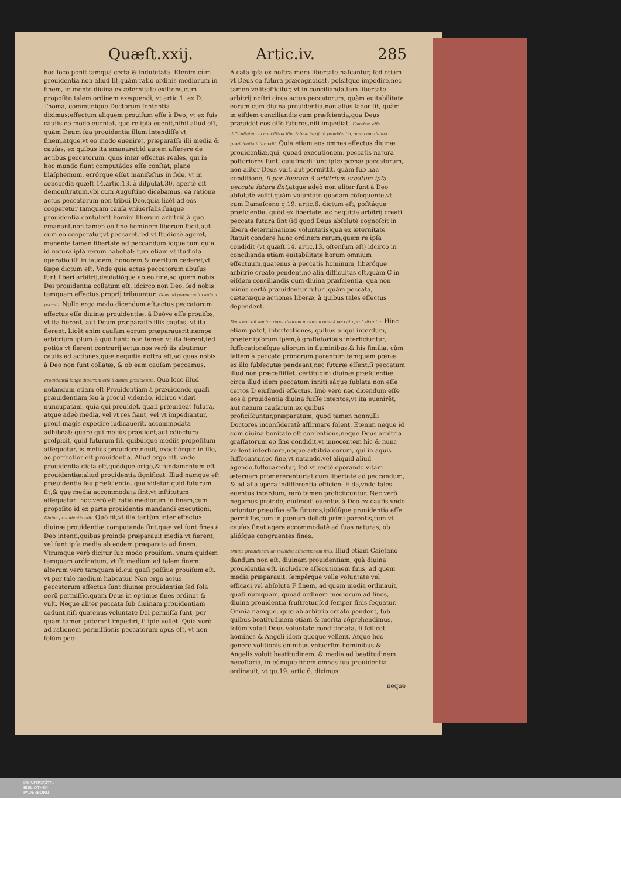Quæſt.xxij. Artic.iv. 285
hoc loco ponit tamquã certa & indubitata. Etenim cùm prouidentia non aliud ſit,quàm ratio ordinis mediorum in finem, in mente diuina ex æternitate exiſtens,cum propoſito talem ordinem exequendi, vt artic.1. ex D. Thoma, communique Doctorum ſententia diximus:effectum aliquem prouiſum eſſe à Deo, vt ex ſuis cauſis eo modo eueniat, quo re ipſa euenit,nihil aliud eſt, quàm Deum ſua prouidentia illum intendiſſe vt finem,atque,vt eo modo eueniret, præparaſſe illi media & cauſas, ex quibus ita emanaret:id autem aſſerere de actibus peccatorum, quos inter effectus reales, qui in hoc mundo fiunt computádos eſſe conſtat, planè blaſphemum, errórque eſſet manifeſtus in fide, vt in concordia quæſt.14.artic.13. à diſputat.30. apertè eſt demonſtratum,vbi cum Auguſtino dicebamus, ea ratione actus peccatorum non tribui Deo,quia licèt ad eos cooperetur tamquam cauſa vniuerſalis,ſuáque prouidentia contulerit homini liberum arbitriũ,à quo emanant,non tamen eo fine hominem liberum fecit,aut cum eo cooperatur,vt peccaret,ſed vt ſtudiosè ageret, manente tamen libertate ad peccandum:idque tum quia id natura ipſa rerum habebat: tum etiam vt ſtudioſa operatio illi in laudem, honorem,& meritum cederet,vt ſæpe dictum eſt. Vnde quia actus peccatorum abuſus ſunt liberi arbitrij,deuiatióque ab eo fine,ad quem nobis Dei prouidentia collatum eſt, idcirco non Deo, ſed nobis tamquam effectus proprij tribuuntur. Deus nõ præparauit cauſam peccati. Nullo ergo modo dicendum eſt,actus peccatorum effectus eſſe diuinæ prouidentiæ, à Deóve eſſe prouiſos, vt ita fierent, aut Deum præparaſſe illis cauſas, vt ita fierent. Licèt enim cauſam eorum præparauerit,nempe arbitrium ipſum à quo fiunt: non tamen vt ita fierent,ſed potiùs vt fierent contrarij actus:nos verò iis abutimur cauſis ad actiones,quæ nequitia noſtra eſt,ad quas nobis à Deo non ſunt collatæ, & ob eam cauſam peccamus.
Prouidentiã longè diuerſam eſſe à diuina præſcientia. Quo loco illud notandum etiam eſt:Prouidentiam à præuidendo,quaſi præuidentiam,ſeu à procul videndo, idcirco videri nuncupatam, quia qui prouidet, quaſi præuideat futura, atque adeò media, vel vt res fiant, vel vt impediantur, prout magis expedire iudicauerit, accommodata adhibeat: quare qui meliùs præuidet,aut cõiectura proſpicit, quid futurum ſit, quibúſque mediis propoſitum aſſequetur, is meliùs prouidere nouit, exactiórque in illo, ac perfectior eſt prouidentia. Aliud ergo eſt, vnde prouidentia dicta eſt,quódque origo,& fundamentum eſt prouidentiæ:aliud prouidentia ſignificat. Illud namque eſt præuidentia ſeu præſcientia, qua videtur quid futurum ſit,& quę media accommodata ſint,vt inſtitutum aſſequatur: hoc verò eſt ratio mediorum in finem,cum propoſito id ex parte prouidentis mandandi executioni. Diuina prouidentia eſſe. Quò fit,vt illa tantùm inter effectus diuinæ prouidentiæ computanda ſint,quæ vel ſunt fines à Deo intenti,quibus proinde præparauit media vt fierent, vel ſunt ipſa media ab eodem præparata ad finem. Vtrumque verò dicitur ſuo modo prouiſum, vnum quidem tamquam ordinatum, vt ſit medium ad talem finem: alterum verò tamquam id,cui quaſi paſſiuè prouiſum eſt, vt per tale medium habeatur. Non ergo actus peccatorum effectus ſunt diuinæ prouidentiæ,ſed ſola eorũ permiſſio,quam Deus in optimos fines ordinat & vult. Neque aliter peccata ſub diuinam prouidentiam cadunt,niſi quatenus voluntate Dei permiſſa ſunt, per quam tamen poterant impediri, ſi ipſe vellet. Quia verò ad rationem permiſſionis peccatorum opus eſt, vt non ſolùm pec-
A cata ipſa ex noſtra mera libertate naſcantur, ſed etiam vt Deus ea futura præcognoſcat, poſsitque impedire,nec tamen velit:efficitur, vt in concilianda,tam libertate arbitrij noſtri circa actus peccatorum, quàm euitabilitate eorum cum diuina prouidentia,non alius labor ſit, quàm in eiſdem conciliandis cum præſcientia,qua Deus præuidet eos eſſe futuros,niſi impediat. Eamdem eſſe difficultatem in conciliãda libertate arbitrij cũ prouidentia, quæ cum diuina præſcientia intercedit. Quia etiam eos omnes effectus diuinæ prouidentiæ,qui, quoad executionem, peccatis natura poſteriores ſunt, cuiuſmodi ſunt ipſæ pœnæ peccatorum, non aliter Deus vult, aut permittit, quàm ſub hac conditione, ſi per liberum B arbitrium creatum ipſa peccata futura ſint,atque adeò non aliter ſunt à Deo abſolutè voliti,quàm voluntate quadam cõſequente,vt cum Damaſceno q.19. artic.6. dictum eſt, poſitáque præſcientia, quòd ex libertate, ac nequitia arbitrij creati peccata futura ſint (id quod Deus abſolutè cognoſcit in libera determinatione voluntatis)qua ex æternitate ſtatuit condere hunc ordinem rerum,quem re ipſa condidit (vt quæſt.14. artic.13. oſtenſum eſt) idcirco in concilianda etiam euitabilitate horum omnium effectuum,quatenus à peccatis hominum, liberóque arbitrio creato pendent,nõ alia difficultas eſt,quàm C in eiſdem conciliandis cum diuina præſcientia, qua non minùs certò præuidentur futuri,quàm peccata, cæteræque actiones liberæ, à quibus tales effectus dependent.
Deus non eſt auctor repentinorum malorum quæ à peccato proſciſcuntur. Hinc etiam patet, interfectiones, quibus aliqui interdum, præter ipſorum ſpem,à graſſatoribus interficiuntur, ſuffocationéſque aliorum in fluminibus,& his ſimilia, cùm ſaltem à peccato primorum parentum tamquam pœnæ ex illo ſubſecutæ pendeant,nec futuræ eſſent,ſi peccatum illud non præceſſiſſet, certitudini diuinæ præſcientiæ circa illud idem peccatum inniti,eáque ſublata non eſſe certos D eiuſmodi effectus. Imò verò nec dicendum eſſe eos à prouidentia diuina fuiſſe intentos,vt ita euenirẽt, aut nexum cauſarum,ex quibus proficiſcuntur,præparatum, quod tamen nonnulli Doctores inconſideratè affirmare ſolent. Etenim neque id cum diuina bonitate eſt conſentiens,neque Deus arbitria graſſatorum eo fine condidit,vt innocentem hîc & nunc vellent interficere,neque arbitria eorum, qui in aquis ſuffocantur,eo fine,vt natando,vel aliquid aliud agendo,ſuffocarentur, ſed vt rectè operando vitam æternam promererentur:at cum libertate ad peccandum, & ad alia opera indifferentia efficien- E da,vnde tales euentus interdum, rarò tamen proficiſcuntur. Nec verò negamus proinde, eiuſmodi euentus à Deo ex cauſis vnde oriuntur præuiſos eſſe futuros,ipſiúſque prouidentia eſſe permiſſos,tum in pœnam delicti primi parentis,tum vt cauſas ſinat agere accommodatè ad ſuas naturas, ob alióſque congruentes fines.
Diuina prouidentia an includat aſſecutionem finis. Illud etiam Caietano dandum non eſt, diuinam prouidentiam, quà diuina prouidentia eſt, includere aſſecutionem finis, ad quem media præparauit, ſempérque velle voluntate vel efficaci,vel abſoluta F finem, ad quem media ordinauit, quaſi numquam, quoad ordinem mediorum ad fines, diuina prouidentia fruſtretur,ſed ſemper finis ſequatur. Omnia namque, quæ ab arbitrio creato pendent, ſub quibus beatitudinem etiam & merita cõprehendimus, ſolùm voluit Deus voluntate conditionata, ſi ſcilicet homines & Angeli idem quoque vellent. Atque hoc genere volitionis omnibus vniuerſim hominibus & Angelis voluit beatitudinem, & media ad beatitudinem neceſſaria, in eúmque finem omnes ſua prouidentia ordinauit, vt qu.19. artic.6. diximus:
neque
UNIVERSITÄTS-
BIBLIOTHEK
PADERBORN